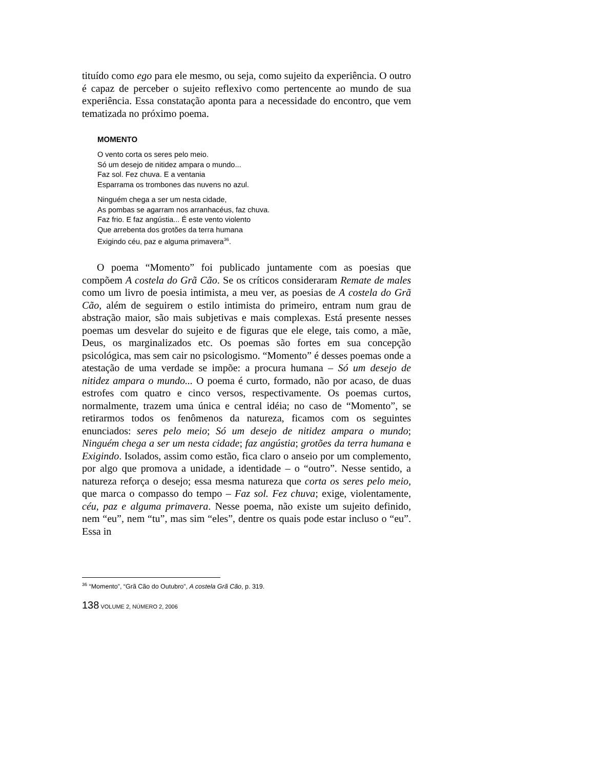tituído como ego para ele mesmo, ou seja, como sujeito da experiência. O outro é capaz de perceber o sujeito reflexivo como pertencente ao mundo de sua experiência. Essa constatação aponta para a necessidade do encontro, que vem tematizada no próximo poema.
MOMENTO
O vento corta os seres pelo meio.
Só um desejo de nitidez ampara o mundo...
Faz sol. Fez chuva. E a ventania
Esparrama os trombones das nuvens no azul.
Ninguém chega a ser um nesta cidade,
As pombas se agarram nos arranhacéus, faz chuva.
Faz frio. E faz angústia... É este vento violento
Que arrebenta dos grotões da terra humana
Exigindo céu, paz e alguma primavera<sup>36</sup>.
O poema “Momento” foi publicado juntamente com as poesias que compõem A costela do Grã Cão. Se os críticos consideraram Remate de males como um livro de poesia intimista, a meu ver, as poesias de A costela do Grã Cão, além de seguirem o estilo intimista do primeiro, entram num grau de abstração maior, são mais subjetivas e mais complexas. Está presente nesses poemas um desvelar do sujeito e de figuras que ele elege, tais como, a mãe, Deus, os marginalizados etc. Os poemas são fortes em sua concepção psicológica, mas sem cair no psicologismo. “Momento” é desses poemas onde a atestação de uma verdade se impõe: a procura humana – Só um desejo de nitidez ampara o mundo... O poema é curto, formado, não por acaso, de duas estrofes com quatro e cinco versos, respectivamente. Os poemas curtos, normalmente, trazem uma única e central idéia; no caso de “Momento”, se retirarmos todos os fenômenos da natureza, ficamos com os seguintes enunciados: seres pelo meio; Só um desejo de nitidez ampara o mundo; Ninguém chega a ser um nesta cidade; faz angústia; grotões da terra humana e Exigindo. Isolados, assim como estão, fica claro o anseio por um complemento, por algo que promova a unidade, a identidade – o “outro”. Nesse sentido, a natureza reforça o desejo; essa mesma natureza que corta os seres pelo meio, que marca o compasso do tempo – Faz sol. Fez chuva; exige, violentamente, céu, paz e alguma primavera. Nesse poema, não existe um sujeito definido, nem “eu”, nem “tu”, mas sim “eles”, dentre os quais pode estar incluso o “eu”. Essa in
<sup>36</sup> “Momento”, “Grã Cão do Outubro”, A costela Grã Cão, p. 319.
138 VOLUME 2, NÚMERO 2, 2006